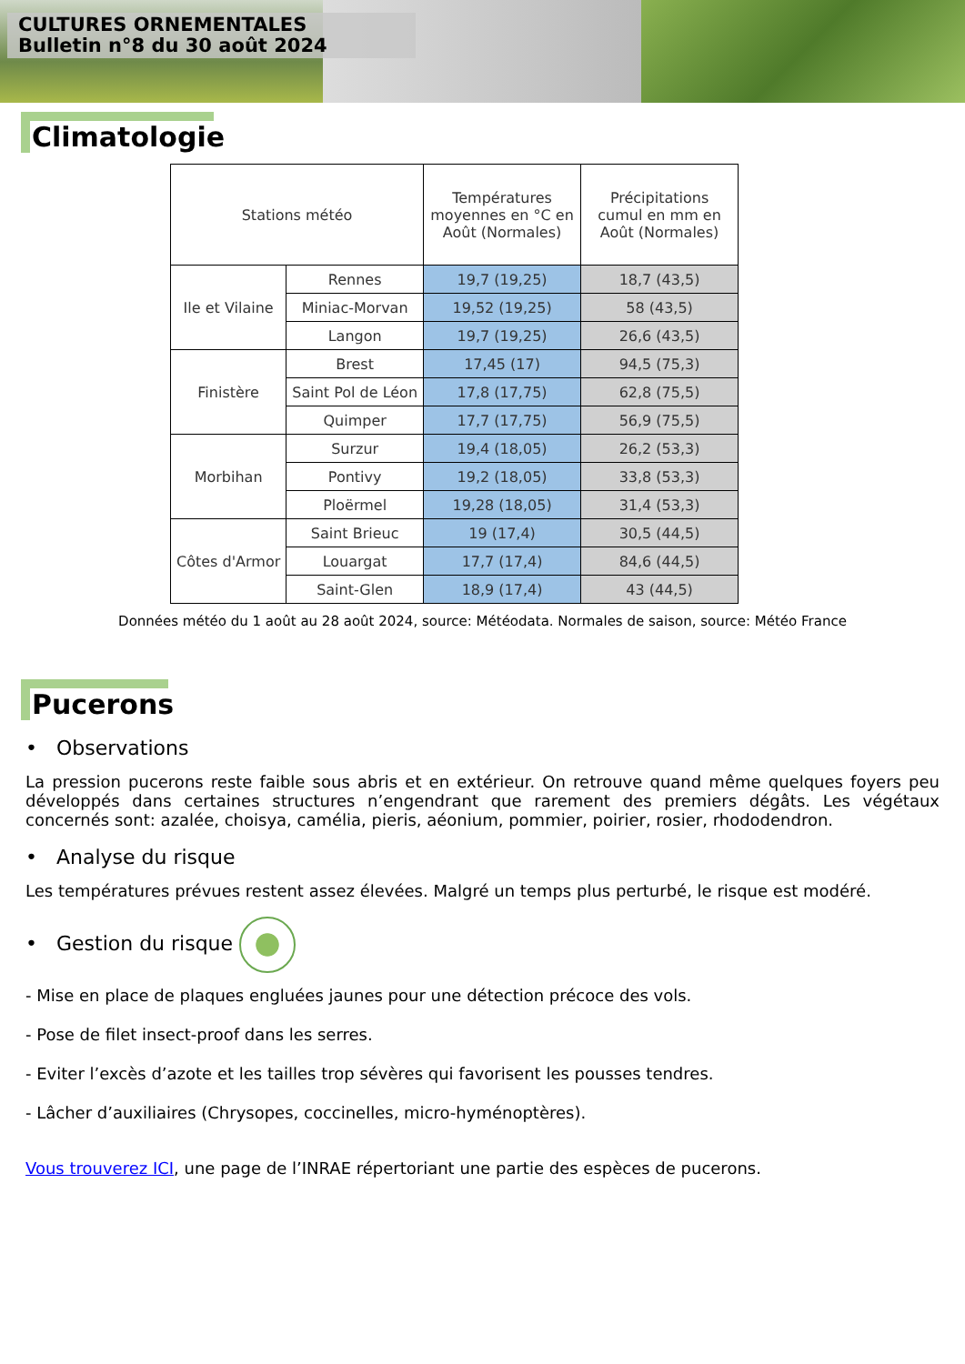CULTURES ORNEMENTALES
Bulletin n°8 du 30 août 2024
Climatologie
| Stations météo | | Températures moyennes en °C en Août (Normales) | Précipitations cumul en mm en Août (Normales) |
| --- | --- | --- | --- |
| Ile et Vilaine | Rennes | 19,7 (19,25) | 18,7 (43,5) |
| | Miniac-Morvan | 19,52 (19,25) | 58 (43,5) |
| | Langon | 19,7 (19,25) | 26,6 (43,5) |
| Finistère | Brest | 17,45 (17) | 94,5 (75,3) |
| | Saint Pol de Léon | 17,8 (17,75) | 62,8 (75,5) |
| | Quimper | 17,7 (17,75) | 56,9 (75,5) |
| Morbihan | Surzur | 19,4 (18,05) | 26,2 (53,3) |
| | Pontivy | 19,2 (18,05) | 33,8 (53,3) |
| | Ploërmel | 19,28 (18,05) | 31,4 (53,3) |
| Côtes d'Armor | Saint Brieuc | 19 (17,4) | 30,5 (44,5) |
| | Louargat | 17,7 (17,4) | 84,6 (44,5) |
| | Saint-Glen | 18,9 (17,4) | 43 (44,5) |
Données météo du 1 août au 28 août 2024, source: Météodata. Normales de saison, source: Météo France
Pucerons
• Observations
La pression pucerons reste faible sous abris et en extérieur. On retrouve quand même quelques foyers peu développés dans certaines structures n’engendrant que rarement des premiers dégâts. Les végétaux concernés sont: azalée, choisya, camélia, pieris, aéonium, pommier, poirier, rosier, rhododendron.
• Analyse du risque
Les températures prévues restent assez élevées. Malgré un temps plus perturbé, le risque est modéré.
• Gestion du risque
- Mise en place de plaques engluées jaunes pour une détection précoce des vols.
- Pose de filet insect-proof dans les serres.
- Eviter l’excès d’azote et les tailles trop sévères qui favorisent les pousses tendres.
- Lâcher d’auxiliaires (Chrysopes, coccinelles, micro-hyménoptères).
Vous trouverez ICI, une page de l’INRAE répertoriant une partie des espèces de pucerons.